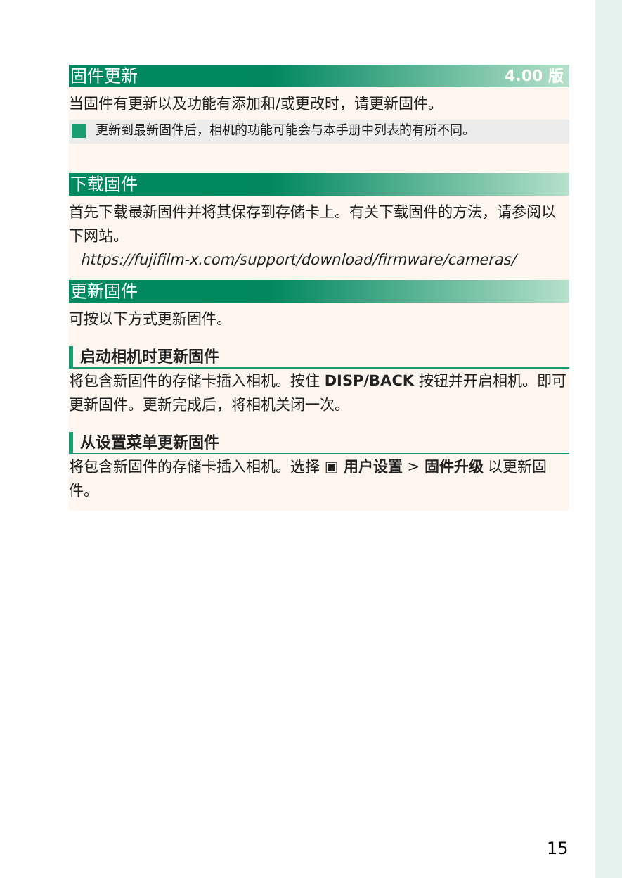固件更新 4.00 版
当固件有更新以及功能有添加和/或更改时，请更新固件。
更新到最新固件后，相机的功能可能会与本手册中列表的有所不同。
下载固件
首先下载最新固件并将其保存到存储卡上。有关下载固件的方法，请参阅以下网站。
https://fujifilm-x.com/support/download/firmware/cameras/
更新固件
可按以下方式更新固件。
启动相机时更新固件
将包含新固件的存储卡插入相机。按住 DISP/BACK 按钮并开启相机。即可更新固件。更新完成后，将相机关闭一次。
从设置菜单更新固件
将包含新固件的存储卡插入相机。选择 ▣ 用户设置 > 固件升级 以更新固件。
15